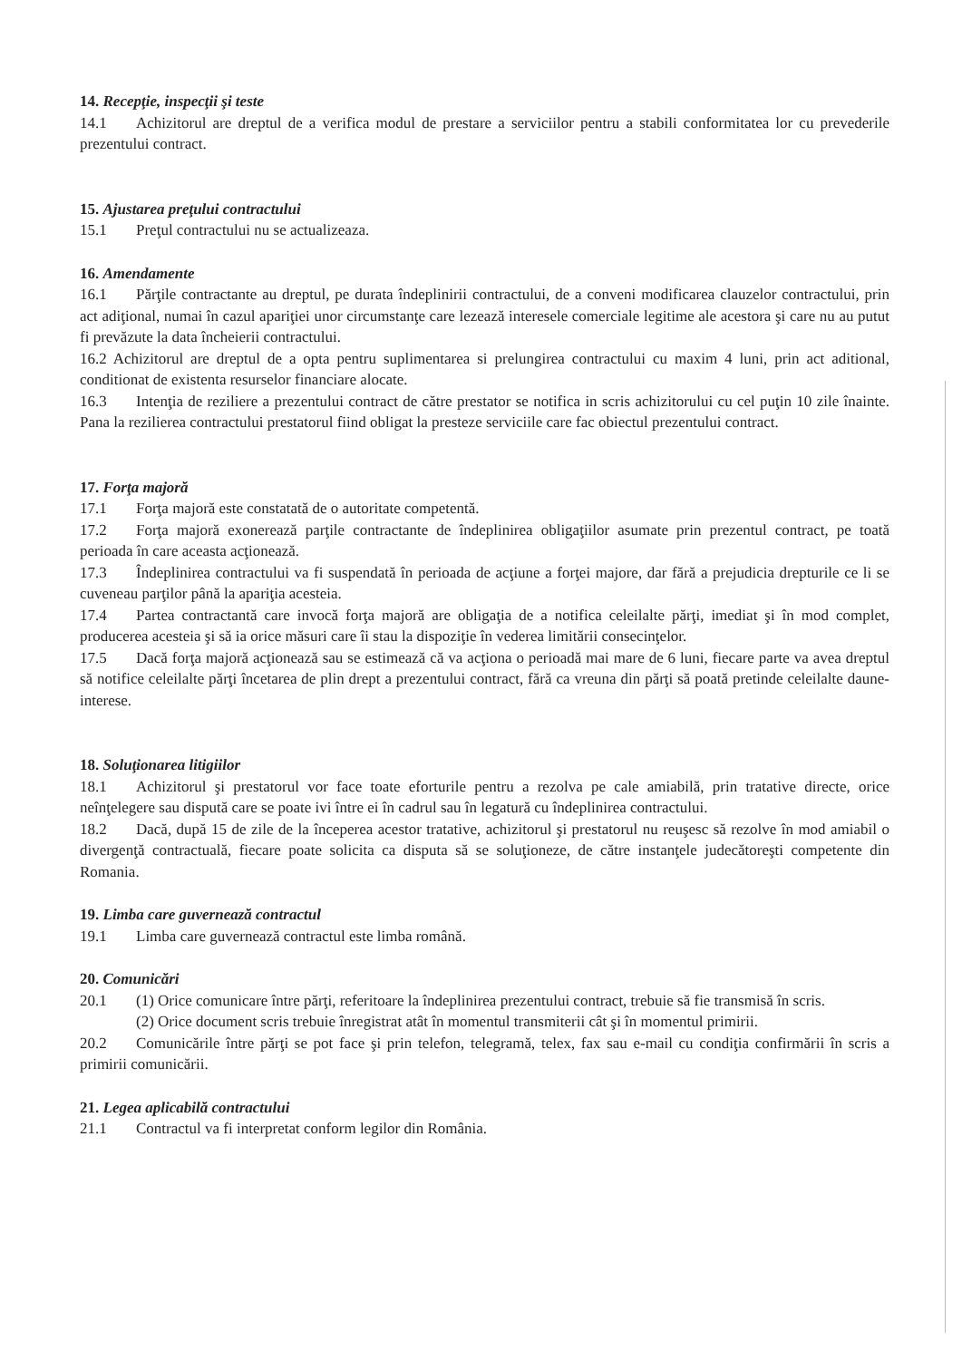14. Recepţie, inspecţii şi teste
14.1 Achizitorul are dreptul de a verifica modul de prestare a serviciilor pentru a stabili conformitatea lor cu prevederile prezentului contract.
15. Ajustarea preţului contractului
15.1 Preţul contractului nu se actualizeaza.
16. Amendamente
16.1 Părţile contractante au dreptul, pe durata îndeplinirii contractului, de a conveni modificarea clauzelor contractului, prin act adiţional, numai în cazul apariţiei unor circumstanţe care lezează interesele comerciale legitime ale acestora şi care nu au putut fi prevăzute la data încheierii contractului.
16.2 Achizitorul are dreptul de a opta pentru suplimentarea si prelungirea contractului cu maxim 4 luni, prin act aditional, conditionat de existenta resurselor financiare alocate.
16.3 Intenţia de reziliere a prezentului contract de către prestator se notifica in scris achizitorului cu cel puţin 10 zile înainte. Pana la rezilierea contractului prestatorul fiind obligat la presteze serviciile care fac obiectul prezentului contract.
17. Forţa majoră
17.1 Forţa majoră este constatată de o autoritate competentă.
17.2 Forţa majoră exonerează parţile contractante de îndeplinirea obligaţiilor asumate prin prezentul contract, pe toată perioada în care aceasta acţionează.
17.3 Îndeplinirea contractului va fi suspendată în perioada de acţiune a forţei majore, dar fără a prejudicia drepturile ce li se cuveneau parţilor până la apariţia acesteia.
17.4 Partea contractantă care invocă forţa majoră are obligaţia de a notifica celeilalte părţi, imediat şi în mod complet, producerea acesteia şi să ia orice măsuri care îi stau la dispoziţie în vederea limitării consecinţelor.
17.5 Dacă forţa majoră acţionează sau se estimează că va acţiona o perioadă mai mare de 6 luni, fiecare parte va avea dreptul să notifice celeilalte părţi încetarea de plin drept a prezentului contract, fără ca vreuna din părţi să poată pretinde celeilalte daune-interese.
18. Soluţionarea litigiilor
18.1 Achizitorul şi prestatorul vor face toate eforturile pentru a rezolva pe cale amiabilă, prin tratative directe, orice neînţelegere sau dispută care se poate ivi între ei în cadrul sau în legatură cu îndeplinirea contractului.
18.2 Dacă, după 15 de zile de la începerea acestor tratative, achizitorul şi prestatorul nu reuşesc să rezolve în mod amiabil o divergenţă contractuală, fiecare poate solicita ca disputa să se soluţioneze, de către instanţele judecătoreşti competente din Romania.
19. Limba care guvernează contractul
19.1 Limba care guvernează contractul este limba română.
20. Comunicări
20.1 (1) Orice comunicare între părţi, referitoare la îndeplinirea prezentului contract, trebuie să fie transmisă în scris.
(2) Orice document scris trebuie înregistrat atât în momentul transmiterii cât şi în momentul primirii.
20.2 Comunicările între părţi se pot face şi prin telefon, telegramă, telex, fax sau e-mail cu condiţia confirmării în scris a primirii comunicării.
21. Legea aplicabilă contractului
21.1 Contractul va fi interpretat conform legilor din România.